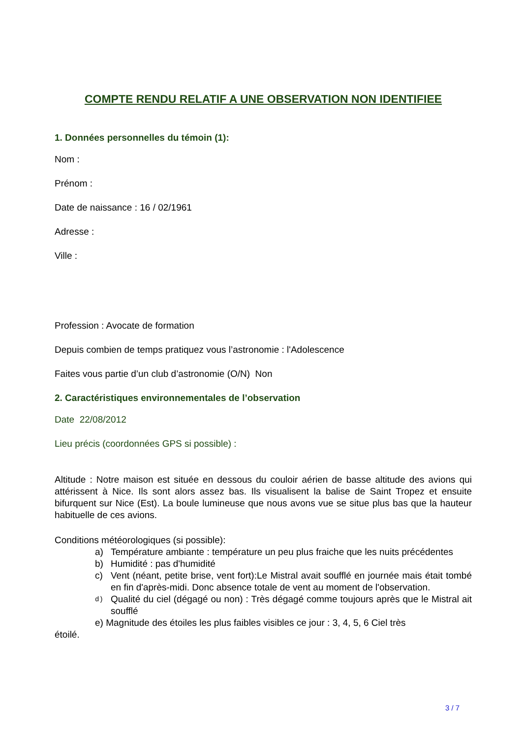COMPTE RENDU RELATIF A UNE OBSERVATION NON IDENTIFIEE
1. Données personnelles du témoin (1):
Nom :
Prénom :
Date de naissance : 16 / 02/1961
Adresse :
Ville :
Profession : Avocate de formation
Depuis combien de temps pratiquez vous l’astronomie : l'Adolescence
Faites vous partie d’un club d’astronomie (O/N) Non
2. Caractéristiques environnementales de l’observation
Date 22/08/2012
Lieu précis (coordonnées GPS si possible) :
Altitude : Notre maison est située en dessous du couloir aérien de basse altitude des avions qui attérissent à Nice. Ils sont alors assez bas. Ils visualisent la balise de Saint Tropez et ensuite bifurquent sur Nice (Est). La boule lumineuse que nous avons vue se situe plus bas que la hauteur habituelle de ces avions.
Conditions météorologiques (si possible):
a) Température ambiante : température un peu plus fraiche que les nuits précédentes
b) Humidité : pas d'humidité
c) Vent (néant, petite brise, vent fort):Le Mistral avait soufflé en journée mais était tombé en fin d'après-midi. Donc absence totale de vent au moment de l'observation.
d) Qualité du ciel (dégagé ou non) : Très dégagé comme toujours après que le Mistral ait soufflé
e) Magnitude des étoiles les plus faibles visibles ce jour : 3, 4, 5, 6 Ciel très
étoilé.
3 / 7